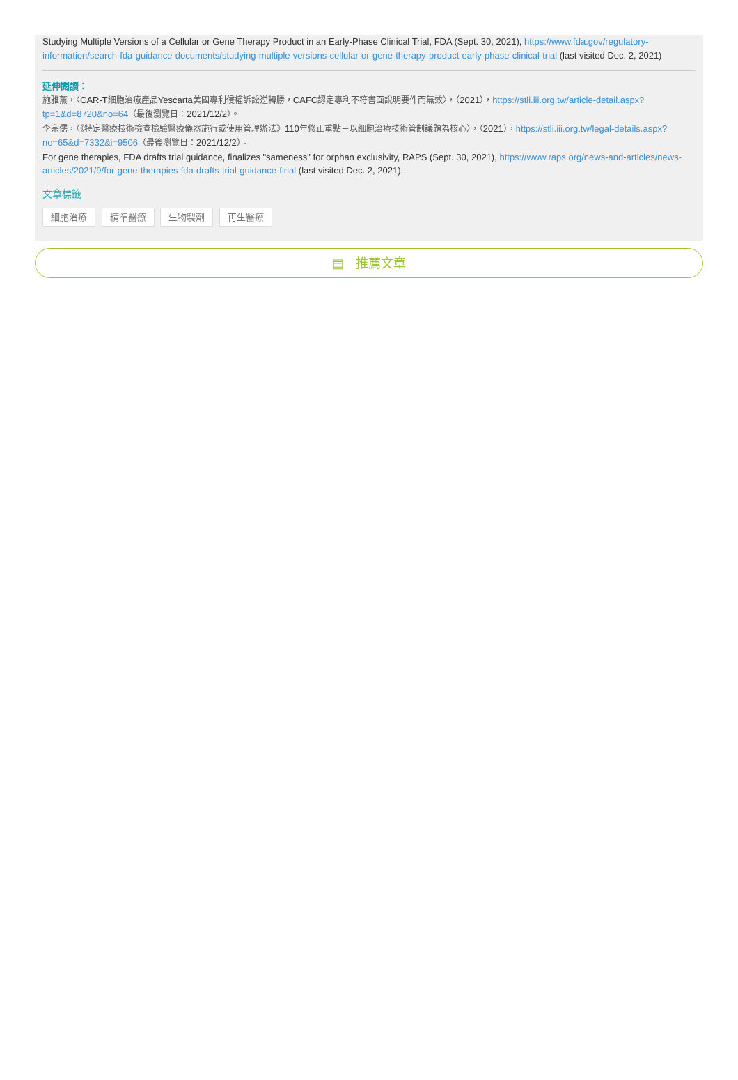Studying Multiple Versions of a Cellular or Gene Therapy Product in an Early-Phase Clinical Trial, FDA (Sept. 30, 2021), https://www.fda.gov/regulatory-information/search-fda-guidance-documents/studying-multiple-versions-cellular-or-gene-therapy-product-early-phase-clinical-trial (last visited Dec. 2, 2021)
延伸閱讀：
施雅薰，〈CAR-T細胞治療產品Yescarta美國專利侵權訴訟逆轉勝，CAFC認定專利不符書面說明要件而無效〉，（2021），https://stli.iii.org.tw/article-detail.aspx?tp=1&d=8720&no=64（最後瀏覽日：2021/12/2）。
李宗儒，〈《特定醫療技術檢查檢驗醫療儀器施行或使用管理辦法》110年修正重點－以細胞治療技術管制議題為核心〉，（2021），https://stli.iii.org.tw/legal-details.aspx?no=65&d=7332&i=9506（最後瀏覽日：2021/12/2）。
For gene therapies, FDA drafts trial guidance, finalizes "sameness" for orphan exclusivity, RAPS (Sept. 30, 2021), https://www.raps.org/news-and-articles/news-articles/2021/9/for-gene-therapies-fda-drafts-trial-guidance-final (last visited Dec. 2, 2021).
文章標籤
細胞治療 精準醫療 生物製劑 再生醫療
▤ 推薦文章